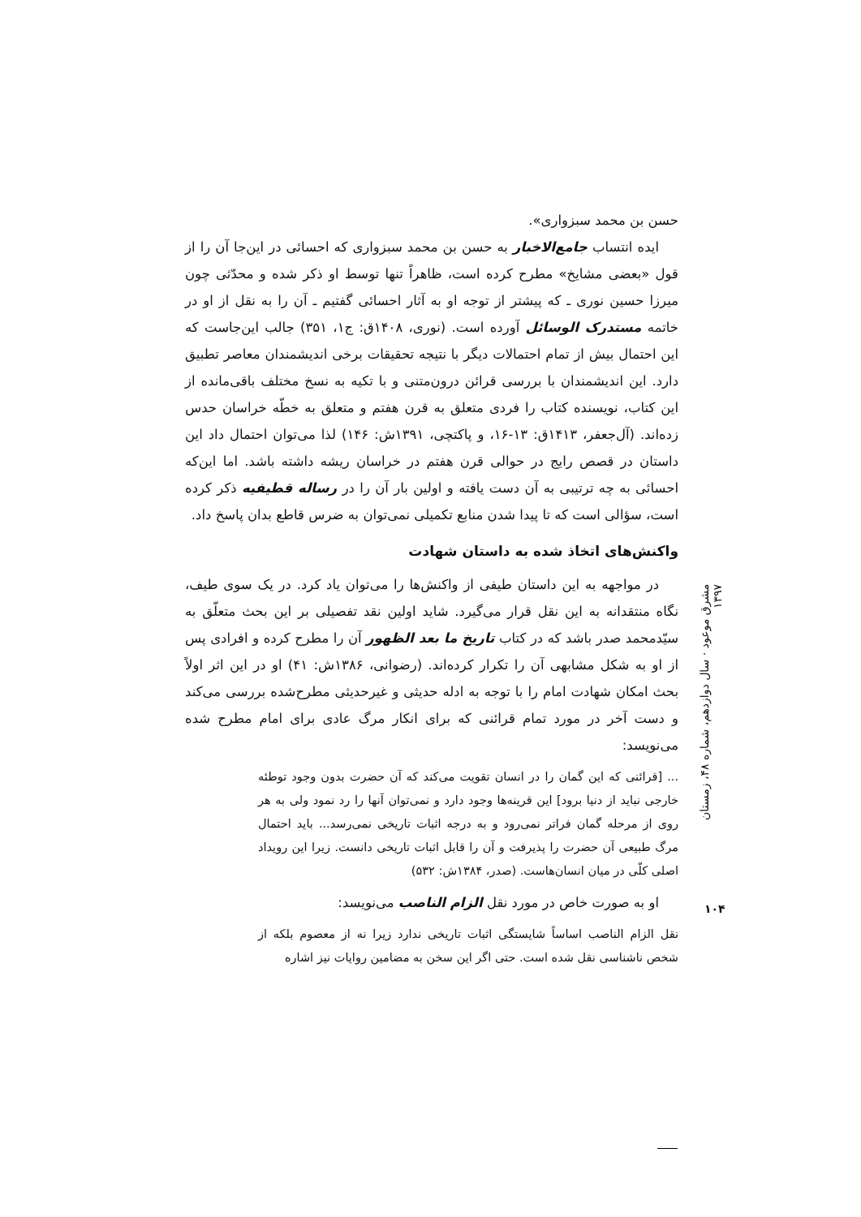حسن بن محمد سبزواری».
ایده انتساب جامع‌الاخبار به حسن بن محمد سبزواری که احسائی در این‌جا آن را از قول «بعضی مشایخ» مطرح کرده است، ظاهراً تنها توسط او ذکر شده و محدّثی چون میرزا حسین نوری ـ که پیشتر از توجه او به آثار احسائی گفتیم ـ آن را به نقل از او در خاتمه مستدرک الوسائل آورده است. (نوری، ۱۴۰۸ق: ج۱، ۳۵۱) جالب این‌جاست که این احتمال بیش از تمام احتمالات دیگر با نتیجه تحقیقات برخی اندیشمندان معاصر تطبیق دارد. این اندیشمندان با بررسی قرائن درون‌متنی و با تکیه به نسخ مختلف باقی‌مانده از این کتاب، نویسنده کتاب را فردی متعلق به قرن هفتم و متعلق به خطّه خراسان حدس زده‌اند. (آل‌جعفر، ۱۴۱۳ق: ۱۳-۱۶، و پاکتچی، ۱۳۹۱ش: ۱۴۶) لذا می‌توان احتمال داد این داستان در قصص رایج در حوالی قرن هفتم در خراسان ریشه داشته باشد. اما این‌که احسائی به چه ترتیبی به آن دست یافته و اولین بار آن را در رساله قطیفیه ذکر کرده است، سؤالی است که تا پیدا شدن منابع تکمیلی نمی‌توان به ضرس قاطع بدان پاسخ داد.
واکنش‌های اتخاذ شده به داستان شهادت
در مواجهه به این داستان طیفی از واکنش‌ها را می‌توان یاد کرد. در یک سوی طیف، نگاه منتقدانه به این نقل قرار می‌گیرد. شاید اولین نقد تفصیلی بر این بحث متعلّق به سیّدمحمد صدر باشد که در کتاب تاریخ ما بعد الظهور آن را مطرح کرده و افرادی پس از او به شکل مشابهی آن را تکرار کرده‌اند. (رضوانی، ۱۳۸۶ش: ۴۱) او در این اثر اولاً بحث امکان شهادت امام را با توجه به ادله حدیثی و غیرحدیثی مطرح‌شده بررسی می‌کند و دست آخر در مورد تمام قرائنی که برای انکار مرگ عادی برای امام مطرح شده می‌نویسد:
... [قرائنی که این گمان را در انسان تقویت می‌کند که آن حضرت بدون وجود توطئه خارجی نباید از دنیا برود] این قرینه‌ها وجود دارد و نمی‌توان آنها را رد نمود ولی به هر روی از مرحله گمان فراتر نمی‌رود و به درجه اثبات تاریخی نمی‌رسد... باید احتمال مرگ طبیعی آن حضرت را پذیرفت و آن را قابل اثبات تاریخی دانست. زیرا این رویداد اصلی کلّی در میان انسان‌هاست. (صدر، ۱۳۸۴ش: ۵۳۲)
او به صورت خاص در مورد نقل الزام الناصب می‌نویسد:
نقل الزام الناصب اساساً شایستگی اثبات تاریخی ندارد زیرا نه از معصوم بلکه از شخص ناشناسی نقل شده است. حتی اگر این سخن به مضامین روایات نیز اشاره
مشرق موعود · سال دوازدهم، شماره ۴۸، زمستان ۱۳۹۷
۱۰۴